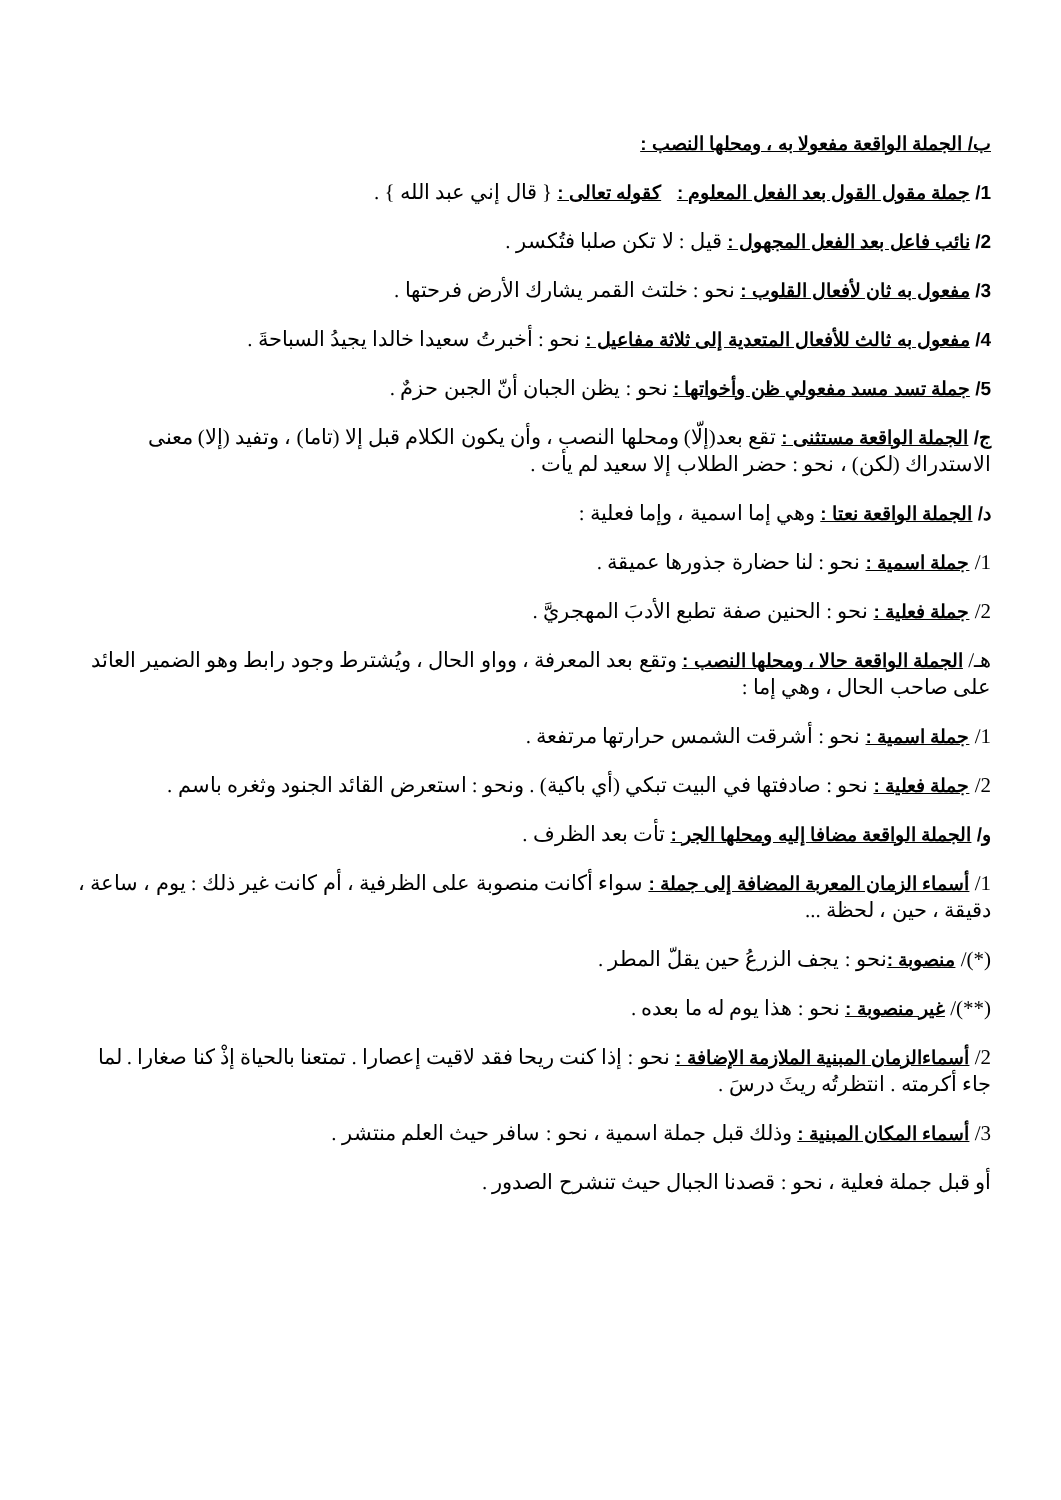ب/ الجملة الواقعة مفعولا به ، ومحلها النصب :
1/ جملة مقول القول بعد الفعل المعلوم : كقوله تعالى : { قال إني عبد الله } .
2/ نائب فاعل بعد الفعل المجهول : قيل : لا تكن صلبا فتُكسر .
3/ مفعول به ثان لأفعال القلوب : نحو : خلتث القمر يشارك الأرض فرحتها .
4/ مفعول به ثالث للأفعال المتعدية إلى ثلاثة مفاعيل : نحو : أخبرتُ سعيدا خالدا يجيدُ السباحةَ .
5/ جملة تسد مسد مفعولي ظن وأخواتها : نحو : يظن الجبان أنّ الجبن حزمٌ .
ج/ الجملة الواقعة مستثنى : تقع بعد(إلّا) ومحلها النصب ، وأن يكون الكلام قبل إلا (تاما) ، وتفيد (إلا) معنى الاستدراك (لكن) ، نحو : حضر الطلاب إلا سعيد لم يأت .
د/ الجملة الواقعة نعتا : وهي إما اسمية ، وإما فعلية :
1/ جملة اسمية : نحو : لنا حضارة جذورها عميقة .
2/ جملة فعلية : نحو : الحنين صفة تطبع الأدبَ المهجريَّ .
هـ/ الجملة الواقعة حالا ، ومحلها النصب : وتقع بعد المعرفة ، وواو الحال ، ويُشترط وجود رابط وهو الضمير العائد على صاحب الحال ، وهي إما :
1/ جملة اسمية : نحو : أشرقت الشمس حرارتها مرتفعة .
2/ جملة فعلية : نحو : صادفتها في البيت تبكي (أي باكية) . ونحو : استعرض القائد الجنود وثغره باسم .
و/ الجملة الواقعة مضافا إليه ومحلها الجر : تأت بعد الظرف .
1/ أسماء الزمان المعربة المضافة إلى جملة : سواء أكانت منصوبة على الظرفية ، أم كانت غير ذلك : يوم ، ساعة ، دقيقة ، حين ، لحظة ...
(*)/ منصوبة : نحو : يجف الزرعُ حين يقلّ المطر .
(**)/ غير منصوبة : نحو : هذا يوم له ما بعده .
2/ أسماءالزمان المبنية الملازمة الإضافة : نحو : إذا كنت ريحا فقد لاقيت إعصارا . تمتعنا بالحياة إذْ كنا صغارا . لما جاء أكرمته . انتظرتُه ريثَ درسَ .
3/ أسماء المكان المبنية : وذلك قبل جملة اسمية ، نحو : سافر حيث العلم منتشر .
أو قبل جملة فعلية ، نحو : قصدنا الجبال حيث تنشرح الصدور .